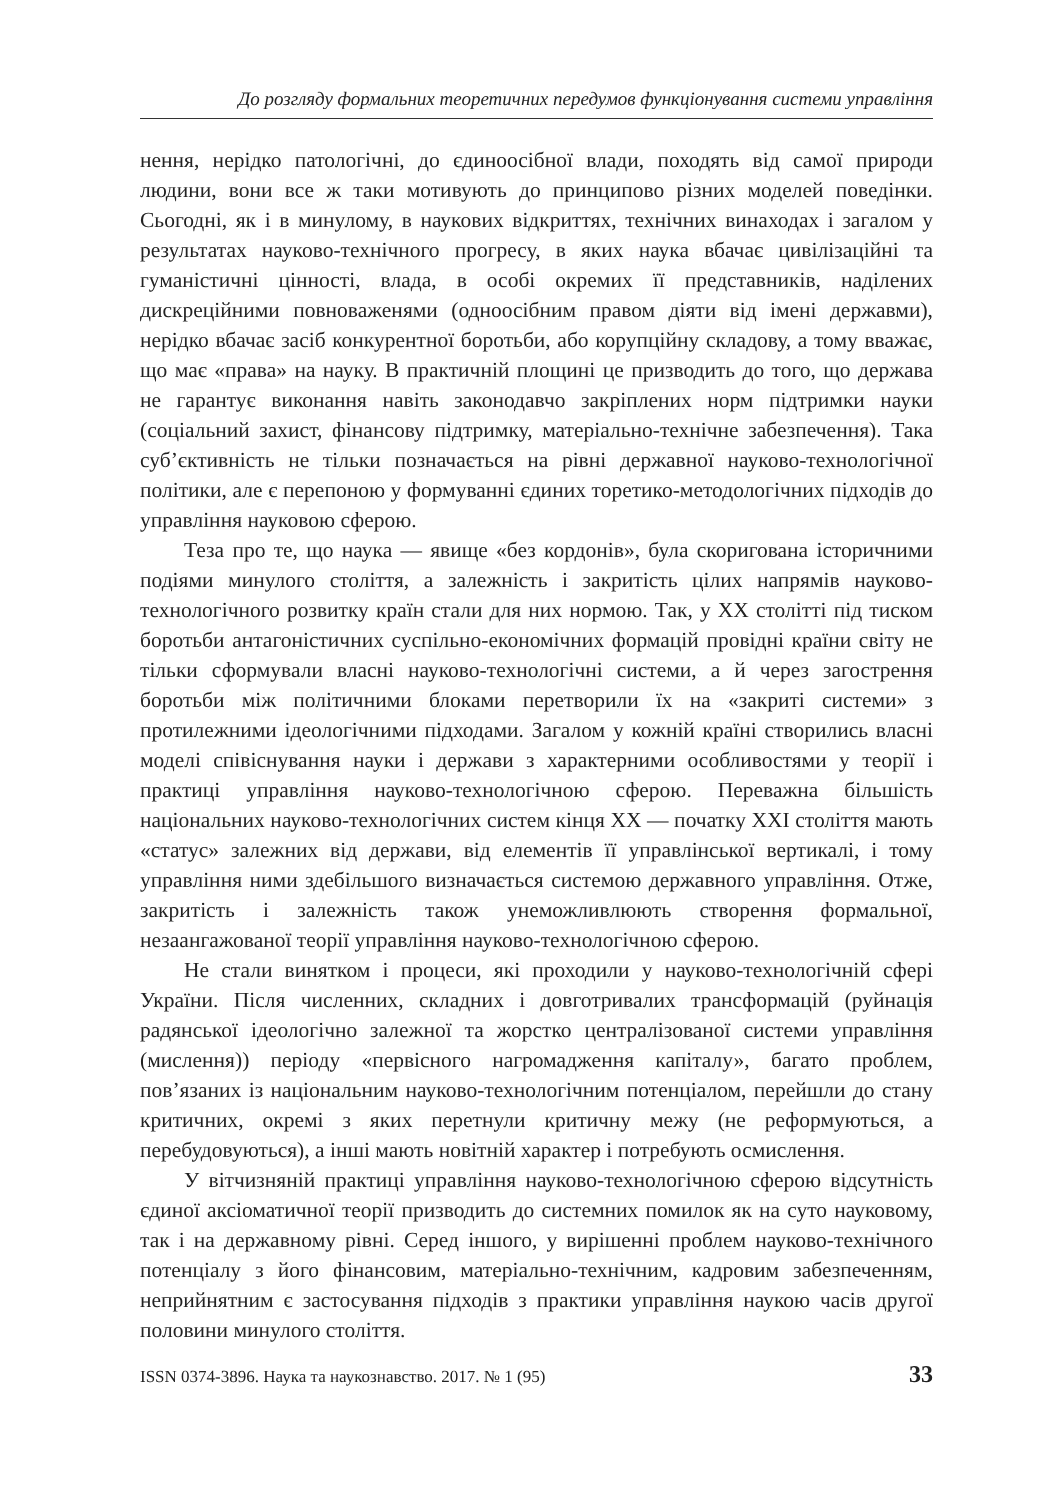До розгляду формальних теоретичних передумов функціонування системи управління
нення, нерідко патологічні, до єдиноосібної влади, походять від самої природи людини, вони все ж таки мотивують до принципово різних моделей поведінки. Сьогодні, як і в минулому, в наукових відкриттях, технічних винаходах і загалом у результатах науково-технічного прогресу, в яких наука вбачає цивілізаційні та гуманістичні цінності, влада, в особі окремих її представників, наділених дискреційними повноваженями (одноосібним правом діяти від імені державми), нерідко вбачає засіб конкурентної боротьби, або корупційну складову, а тому вважає, що має «права» на науку. В практичній площині це призводить до того, що держава не гарантує виконання навіть законодавчо закріплених норм підтримки науки (соціальний захист, фінансову підтримку, матеріально-технічне забезпечення). Така суб’єктивність не тільки позначається на рівні державної науково-технологічної політики, але є перепоною у формуванні єдиних торетико-методологічних підходів до управління науковою сферою.
Теза про те, що наука — явище «без кордонів», була скоригована історичними подіями минулого століття, а залежність і закритість цілих напрямів науково-технологічного розвитку країн стали для них нормою. Так, у XX столітті під тиском боротьби антагоністичних суспільно-економічних формацій провідні країни світу не тільки сформували власні науково-технологічні системи, а й через загострення боротьби між політичними блоками перетворили їх на «закриті системи» з протилежними ідеологічними підходами. Загалом у кожній країні створились власні моделі співіснування науки і держави з характерними особливостями у теорії і практиці управління науково-технологічною сферою. Переважна більшість національних науково-технологічних систем кінця XX — початку XXI століття мають «статус» залежних від держави, від елементів її управлінської вертикалі, і тому управління ними здебільшого визначається системою державного управління. Отже, закритість і залежність також унеможливлюють створення формальної, незаангажованої теорії управління науково-технологічною сферою.
Не стали винятком і процеси, які проходили у науково-технологічній сфері України. Після численних, складних і довготривалих трансформацій (руйнація радянської ідеологічно залежної та жорстко централізованої системи управління (мислення)) періоду «первісного нагромадження капіталу», багато проблем, пов’язаних із національним науково-технологічним потенціалом, перейшли до стану критичних, окремі з яких перетнули критичну межу (не реформуються, а перебудовуються), а інші мають новітній характер і потребують осмислення.
У вітчизняній практиці управління науково-технологічною сферою відсутність єдиної аксіоматичної теорії призводить до системних помилок як на суто науковому, так і на державному рівні. Серед іншого, у вирішенні проблем науково-технічного потенціалу з його фінансовим, матеріально-технічним, кадровим забезпеченням, неприйнятним є застосування підходів з практики управління наукою часів другої половини минулого століття.
ISSN 0374-3896. Наука та наукознавство. 2017. № 1 (95) 33